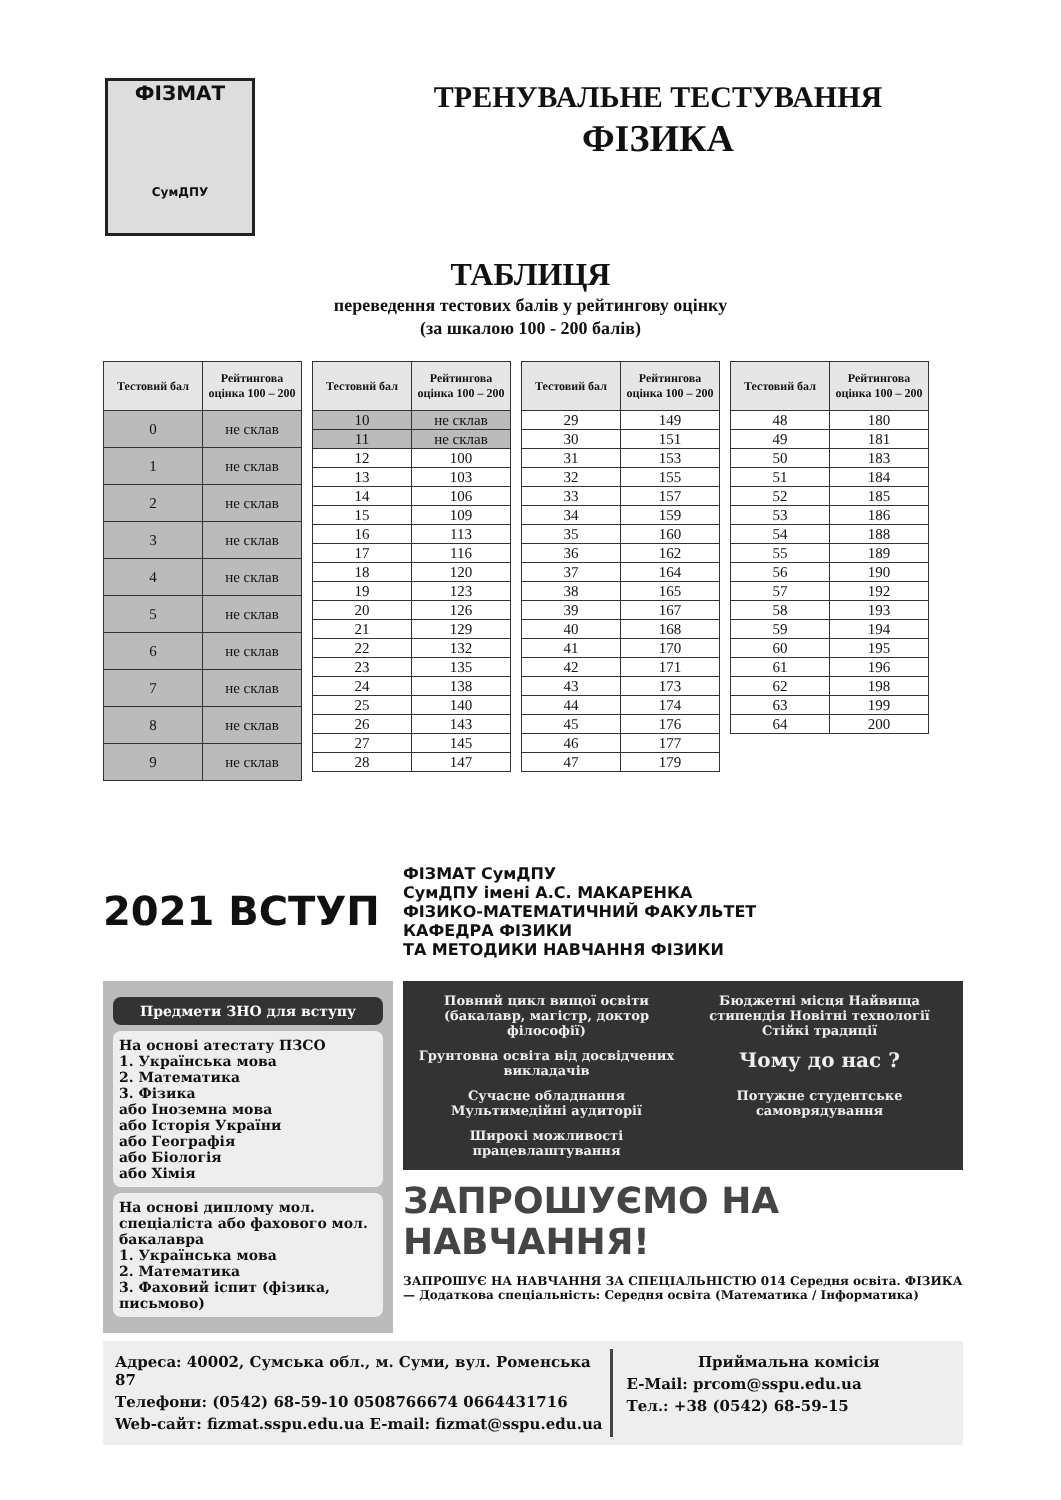ФІЗМАТ
СумДПУ
ТРЕНУВАЛЬНЕ ТЕСТУВАННЯ
ФІЗИКА
ТАБЛИЦЯ
переведення тестових балів у рейтингову оцінку
(за шкалою 100 - 200 балів)
| Тестовий бал | Рейтингова оцінка 100 – 200 |
| --- | --- |
| 0 | не склав |
| 1 | не склав |
| 2 | не склав |
| 3 | не склав |
| 4 | не склав |
| 5 | не склав |
| 6 | не склав |
| 7 | не склав |
| 8 | не склав |
| 9 | не склав |
| Тестовий бал | Рейтингова оцінка 100 – 200 |
| --- | --- |
| 10 | не склав |
| 11 | не склав |
| 12 | 100 |
| 13 | 103 |
| 14 | 106 |
| 15 | 109 |
| 16 | 113 |
| 17 | 116 |
| 18 | 120 |
| 19 | 123 |
| 20 | 126 |
| 21 | 129 |
| 22 | 132 |
| 23 | 135 |
| 24 | 138 |
| 25 | 140 |
| 26 | 143 |
| 27 | 145 |
| 28 | 147 |
| Тестовий бал | Рейтингова оцінка 100 – 200 |
| --- | --- |
| 29 | 149 |
| 30 | 151 |
| 31 | 153 |
| 32 | 155 |
| 33 | 157 |
| 34 | 159 |
| 35 | 160 |
| 36 | 162 |
| 37 | 164 |
| 38 | 165 |
| 39 | 167 |
| 40 | 168 |
| 41 | 170 |
| 42 | 171 |
| 43 | 173 |
| 44 | 174 |
| 45 | 176 |
| 46 | 177 |
| 47 | 179 |
| Тестовий бал | Рейтингова оцінка 100 – 200 |
| --- | --- |
| 48 | 180 |
| 49 | 181 |
| 50 | 183 |
| 51 | 184 |
| 52 | 185 |
| 53 | 186 |
| 54 | 188 |
| 55 | 189 |
| 56 | 190 |
| 57 | 192 |
| 58 | 193 |
| 59 | 194 |
| 60 | 195 |
| 61 | 196 |
| 62 | 198 |
| 63 | 199 |
| 64 | 200 |
2021 ВСТУП
ФІЗМАТ СумДПУ
СумДПУ імені А.С. МАКАРЕНКА
ФІЗИКО-МАТЕМАТИЧНИЙ ФАКУЛЬТЕТ
КАФЕДРА ФІЗИКИ
ТА МЕТОДИКИ НАВЧАННЯ ФІЗИКИ
Предмети ЗНО для вступу
На основі атестату ПЗСО
1. Українська мова
2. Математика
3. Фізика
або Іноземна мова
або Історія України
або Географія
або Біологія
або Хімія
На основі диплому мол. спеціаліста або фахового мол. бакалавра
1. Українська мова
2. Математика
3. Фаховий іспит (фізика, письмово)
Повний цикл вищої освіти (бакалавр, магістр, доктор філософії) Бюджетні місця Найвища стипендія Новітні технології Стійкі традиції Грунтовна освіта від досвідчених викладачів Чому до нас ? Сучасне обладнання Мультимедійні аудиторії Потужне студентське самоврядування Широкі можливості працевлаштування
ЗАПРОШУЄМО НА НАВЧАННЯ!
ЗАПРОШУЄ НА НАВЧАННЯ ЗА СПЕЦІАЛЬНІСТЮ 014 Середня освіта. ФІЗИКА — Додаткова спеціальність: Середня освіта (Математика / Інформатика)
Адреса: 40002, Сумська обл., м. Суми, вул. Роменська 87
Телефони: (0542) 68-59-10 0508766674 0664431716
Web-сайт: fizmat.sspu.edu.ua E-mail: fizmat@sspu.edu.ua
Приймальна комісія
E-Mail: prcom@sspu.edu.ua
Тел.: +38 (0542) 68-59-15